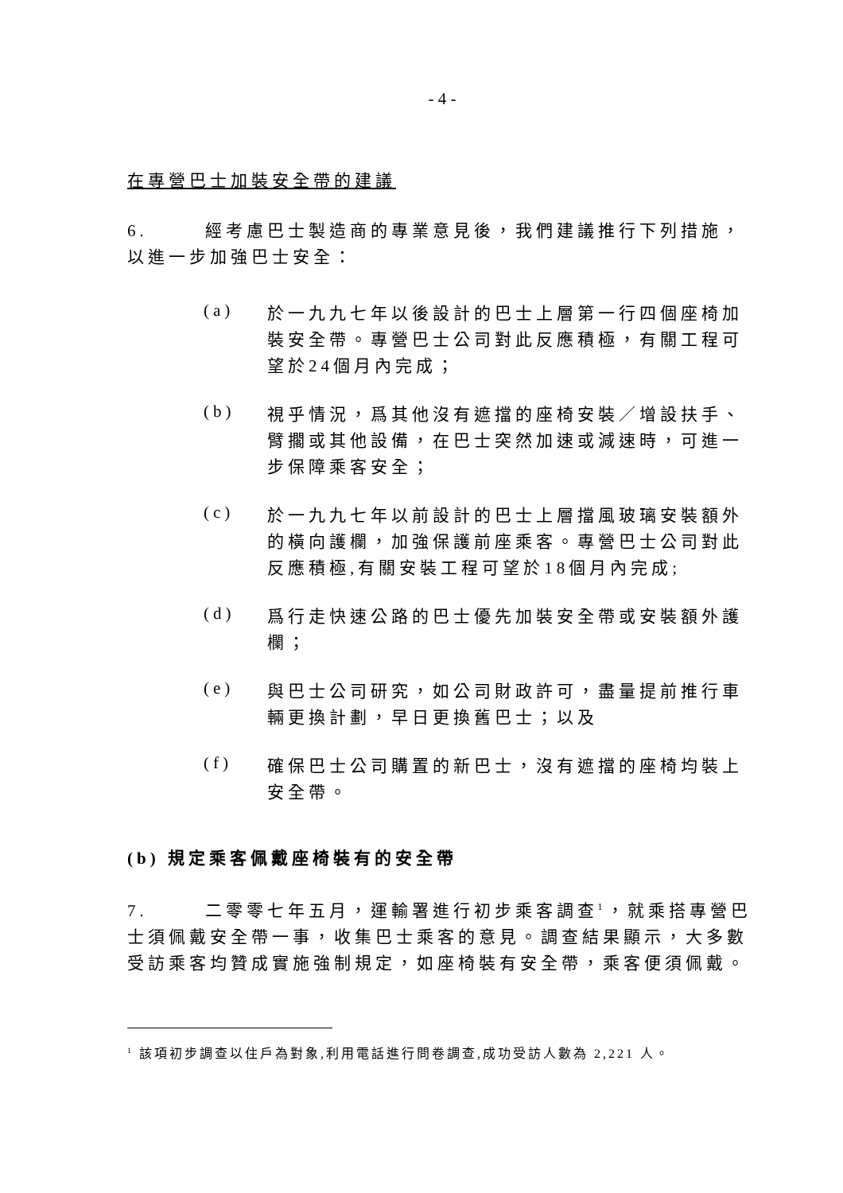- 4 -
在專營巴士加裝安全帶的建議
6. 經考慮巴士製造商的專業意見後，我們建議推行下列措施，以進一步加強巴士安全：
(a)
於一九九七年以後設計的巴士上層第一行四個座椅加裝安全帶。專營巴士公司對此反應積極，有關工程可望於24個月內完成；
(b)
視乎情況，爲其他沒有遮擋的座椅安裝／增設扶手、臂擱或其他設備，在巴士突然加速或減速時，可進一步保障乘客安全；
(c)
於一九九七年以前設計的巴士上層擋風玻璃安裝額外的橫向護欄，加強保護前座乘客。專營巴士公司對此反應積極,有關安裝工程可望於18個月內完成;
(d)
爲行走快速公路的巴士優先加裝安全帶或安裝額外護欄；
(e)
與巴士公司研究，如公司財政許可，盡量提前推行車輛更換計劃，早日更換舊巴士；以及
(f)
確保巴士公司購置的新巴士，沒有遮擋的座椅均裝上安全帶。
(b) 規定乘客佩戴座椅裝有的安全帶
7. 二零零七年五月，運輸署進行初步乘客調查<sup>1</sup>，就乘搭專營巴士須佩戴安全帶一事，收集巴士乘客的意見。調查結果顯示，大多數受訪乘客均贊成實施強制規定，如座椅裝有安全帶，乘客便須佩戴。
<sup>1</sup> 該項初步調查以住戶為對象,利用電話進行問卷調查,成功受訪人數為 2,221 人。